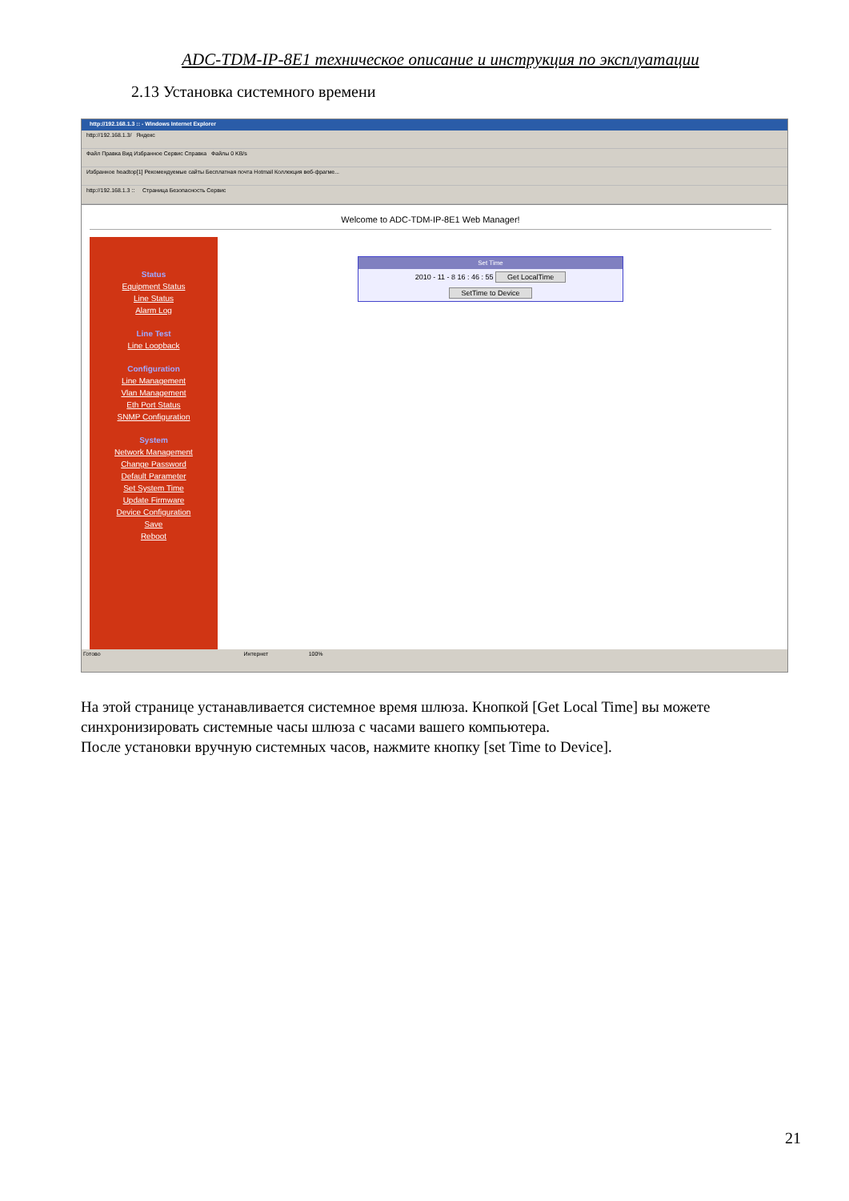ADC-TDM-IP-8E1 техническое описание и инструкция по эксплуатации
2.13 Установка системного времени
http://192.168.1.3 :: - Windows Internet Explorer
http://192.168.1.3/ Яндекс
Файл Правка Вид Избранное Сервис Справка Файлы 0 KB/s
Избранное headtop[1] Рекомендуемые сайты Бесплатная почта Hotmail Коллекция веб-фрагме...
http://192.168.1.3 :: Страница Безопасность Сервис
Welcome to ADC-TDM-IP-8E1 Web Manager!
Status
Equipment Status
Line Status
Alarm Log
Line Test
Line Loopback
Configuration
Line Management
Vlan Management
Eth Port Status
SNMP Configuration
System
Network Management
Change Password
Default Parameter
Set System Time
Update Firmware
Device Configuration
Save
Reboot
Set Time
2010 - 11 - 8 16 : 46 : 55 Get LocalTime
SetTime to Device
Готово Интернет 100%
На этой странице устанавливается системное время шлюза. Кнопкой [Get Local Time] вы можете синхронизировать системные часы шлюза с часами вашего компьютера.
После установки вручную системных часов, нажмите кнопку [set Time to Device].
21